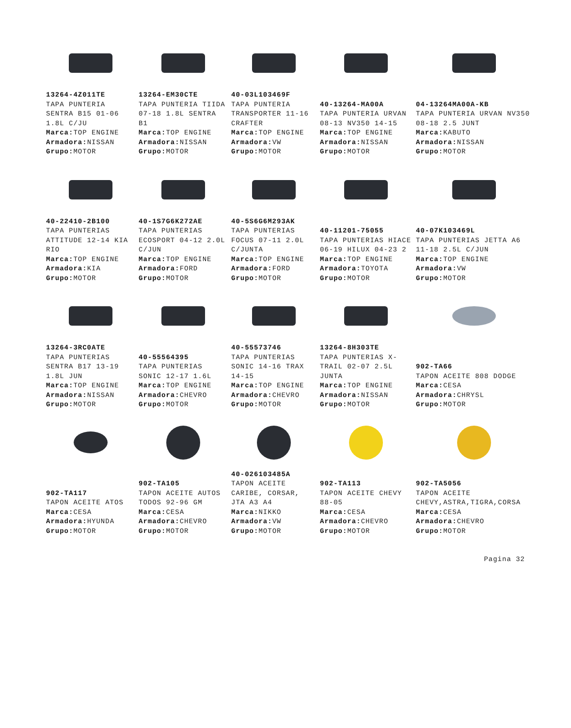13264-4Z011TE
TAPA PUNTERIA SENTRA B15 01-06 1.8L C/JU
Marca: TOP ENGINE
Armadora: NISSAN
Grupo: MOTOR
13264-EM30CTE
TAPA PUNTERIA TIIDA 07-18 1.8L SENTRA B1
Marca: TOP ENGINE
Armadora: NISSAN
Grupo: MOTOR
40-03L103469F
TAPA PUNTERIA TRANSPORTER 11-16 CRAFTER
Marca: TOP ENGINE
Armadora: VW
Grupo: MOTOR
40-13264-MA00A
TAPA PUNTERIA URVAN 08-13 NV350 14-15
Marca: TOP ENGINE
Armadora: NISSAN
Grupo: MOTOR
04-13264MA00A-KB
TAPA PUNTERIA URVAN NV350 08-18 2.5 JUNT
Marca: KABUTO
Armadora: NISSAN
Grupo: MOTOR
40-22410-2B100
TAPA PUNTERIAS ATTITUDE 12-14 KIA RIO
Marca: TOP ENGINE
Armadora: KIA
Grupo: MOTOR
40-1S7G6K272AE
TAPA PUNTERIAS ECOSPORT 04-12 2.0L C/JUN
Marca: TOP ENGINE
Armadora: FORD
Grupo: MOTOR
40-5S6G6M293AK
TAPA PUNTERIAS FOCUS 07-11 2.0L C/JUNTA
Marca: TOP ENGINE
Armadora: FORD
Grupo: MOTOR
40-11201-75055
TAPA PUNTERIAS HIACE 06-19 HILUX 04-23 2
Marca: TOP ENGINE
Armadora: TOYOTA
Grupo: MOTOR
40-07K103469L
TAPA PUNTERIAS JETTA A6 11-18 2.5L C/JUN
Marca: TOP ENGINE
Armadora: VW
Grupo: MOTOR
13264-3RC0ATE
TAPA PUNTERIAS SENTRA B17 13-19 1.8L JUN
Marca: TOP ENGINE
Armadora: NISSAN
Grupo: MOTOR
40-55564395
TAPA PUNTERIAS SONIC 12-17 1.6L
Marca: TOP ENGINE
Armadora: CHEVRO
Grupo: MOTOR
40-55573746
TAPA PUNTERIAS SONIC 14-16 TRAX 14-15
Marca: TOP ENGINE
Armadora: CHEVRO
Grupo: MOTOR
13264-8H303TE
TAPA PUNTERIAS X-TRAIL 02-07 2.5L JUNTA
Marca: TOP ENGINE
Armadora: NISSAN
Grupo: MOTOR
902-TA66
TAPON ACEITE 808 DODGE
Marca: CESA
Armadora: CHRYSL
Grupo: MOTOR
902-TA117
TAPON ACEITE ATOS
Marca: CESA
Armadora: HYUNDA
Grupo: MOTOR
902-TA105
TAPON ACEITE AUTOS TODOS 92-96 GM
Marca: CESA
Armadora: CHEVRO
Grupo: MOTOR
40-026103485A
TAPON ACEITE CARIBE, CORSAR, JTA A3 A4
Marca: NIKKO
Armadora: VW
Grupo: MOTOR
902-TA113
TAPON ACEITE CHEVY 88-05
Marca: CESA
Armadora: CHEVRO
Grupo: MOTOR
902-TA5056
TAPON ACEITE CHEVY,ASTRA,TIGRA,CORSA
Marca: CESA
Armadora: CHEVRO
Grupo: MOTOR
Pagina 32